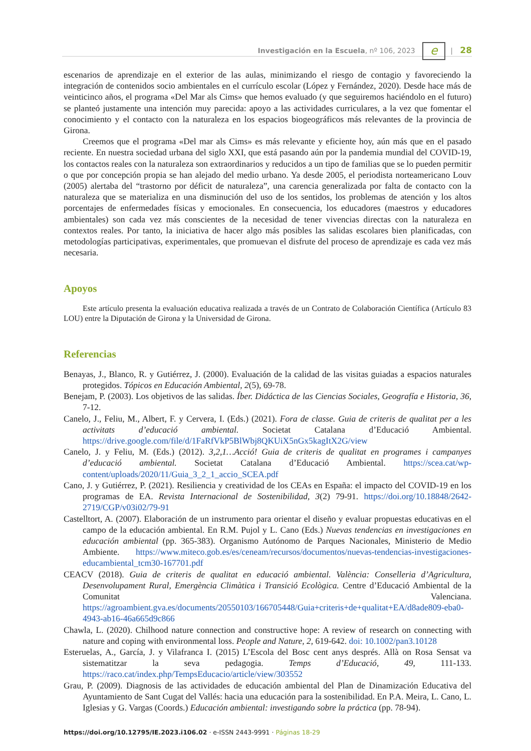Investigación en la Escuela, nº 106, 2023 e | 28
escenarios de aprendizaje en el exterior de las aulas, minimizando el riesgo de contagio y favoreciendo la integración de contenidos socio ambientales en el currículo escolar (López y Fernández, 2020). Desde hace más de veinticinco años, el programa «Del Mar als Cims» que hemos evaluado (y que seguiremos haciéndolo en el futuro) se planteó justamente una intención muy parecida: apoyo a las actividades curriculares, a la vez que fomentar el conocimiento y el contacto con la naturaleza en los espacios biogeográficos más relevantes de la provincia de Girona.
Creemos que el programa «Del mar als Cims» es más relevante y eficiente hoy, aún más que en el pasado reciente. En nuestra sociedad urbana del siglo XXI, que está pasando aún por la pandemia mundial del COVID-19, los contactos reales con la naturaleza son extraordinarios y reducidos a un tipo de familias que se lo pueden permitir o que por concepción propia se han alejado del medio urbano. Ya desde 2005, el periodista norteamericano Louv (2005) alertaba del “trastorno por déficit de naturaleza”, una carencia generalizada por falta de contacto con la naturaleza que se materializa en una disminución del uso de los sentidos, los problemas de atención y los altos porcentajes de enfermedades físicas y emocionales. En consecuencia, los educadores (maestros y educadores ambientales) son cada vez más conscientes de la necesidad de tener vivencias directas con la naturaleza en contextos reales. Por tanto, la iniciativa de hacer algo más posibles las salidas escolares bien planificadas, con metodologías participativas, experimentales, que promuevan el disfrute del proceso de aprendizaje es cada vez más necesaria.
Apoyos
Este artículo presenta la evaluación educativa realizada a través de un Contrato de Colaboración Científica (Artículo 83 LOU) entre la Diputación de Girona y la Universidad de Girona.
Referencias
Benayas, J., Blanco, R. y Gutiérrez, J. (2000). Evaluación de la calidad de las visitas guiadas a espacios naturales protegidos. Tópicos en Educación Ambiental, 2(5), 69-78.
Benejam, P. (2003). Los objetivos de las salidas. Íber. Didáctica de las Ciencias Sociales, Geografía e Historia, 36, 7-12.
Canelo, J., Feliu, M., Albert, F. y Cervera, I. (Eds.) (2021). Fora de classe. Guia de criteris de qualitat per a les activitats d’educació ambiental. Societat Catalana d’Educació Ambiental. https://drive.google.com/file/d/1FaRfVkP5BlWbj8QKUiX5nGx5kagItX2G/view
Canelo, J. y Feliu, M. (Eds.) (2012). 3,2,1…Acció! Guia de criteris de qualitat en programes i campanyes d’educació ambiental. Societat Catalana d’Educació Ambiental. https://scea.cat/wp-content/uploads/2020/11/Guia_3_2_1_accio_SCEA.pdf
Cano, J. y Gutiérrez, P. (2021). Resiliencia y creatividad de los CEAs en España: el impacto del COVID-19 en los programas de EA. Revista Internacional de Sostenibilidad, 3(2) 79-91. https://doi.org/10.18848/2642-2719/CGP/v03i02/79-91
Castelltort, A. (2007). Elaboración de un instrumento para orientar el diseño y evaluar propuestas educativas en el campo de la educación ambiental. En R.M. Pujol y L. Cano (Eds.) Nuevas tendencias en investigaciones en educación ambiental (pp. 365-383). Organismo Autónomo de Parques Nacionales, Ministerio de Medio Ambiente. https://www.miteco.gob.es/es/ceneam/recursos/documentos/nuevas-tendencias-investigaciones-educambiental_tcm30-167701.pdf
CEACV (2018). Guia de criteris de qualitat en educació ambiental. València: Conselleria d’Agricultura, Desenvolupament Rural, Emergència Climàtica i Transició Ecològica. Centre d’Educació Ambiental de la Comunitat Valenciana. https://agroambient.gva.es/documents/20550103/166705448/Guia+criteris+de+qualitat+EA/d8ade809-eba0-4943-ab16-46a665d9c866
Chawla, L. (2020). Chilhood nature connection and constructive hope: A review of research on connecting with nature and coping with environmental loss. People and Nature, 2, 619-642. doi: 10.1002/pan3.10128
Esteruelas, A., García, J. y Vilafranca I. (2015) L’Escola del Bosc cent anys després. Allà on Rosa Sensat va sistematitzar la seva pedagogia. Temps d’Educació, 49, 111-133. https://raco.cat/index.php/TempsEducacio/article/view/303552
Grau, P. (2009). Diagnosis de las actividades de educación ambiental del Plan de Dinamización Educativa del Ayuntamiento de Sant Cugat del Vallés: hacia una educación para la sostenibilidad. En P.A. Meira, L. Cano, L. Iglesias y G. Vargas (Coords.) Educación ambiental: investigando sobre la práctica (pp. 78-94).
https://doi.org/10.12795/IE.2023.i106.02 · e-ISSN 2443-9991 · Páginas 18-29